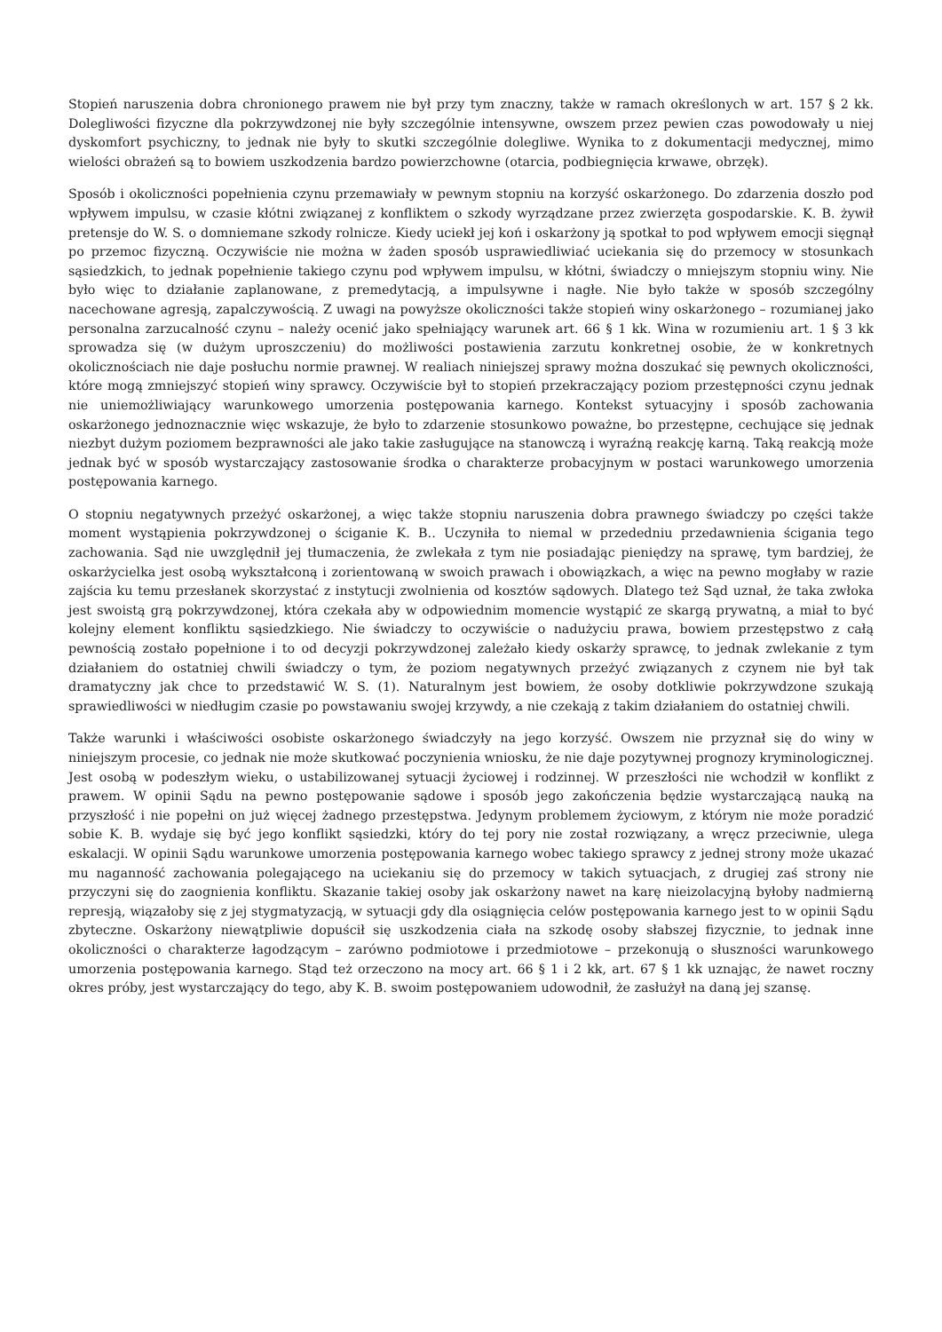Stopień naruszenia dobra chronionego prawem nie był przy tym znaczny, także w ramach określonych w art. 157 § 2 kk. Dolegliwości fizyczne dla pokrzywdzonej nie były szczególnie intensywne, owszem przez pewien czas powodowały u niej dyskomfort psychiczny, to jednak nie były to skutki szczególnie dolegliwe. Wynika to z dokumentacji medycznej, mimo wielości obrażeń są to bowiem uszkodzenia bardzo powierzchowne (otarcia, podbiegnięcia krwawe, obrzęk).
Sposób i okoliczności popełnienia czynu przemawiały w pewnym stopniu na korzyść oskarżonego. Do zdarzenia doszło pod wpływem impulsu, w czasie kłótni związanej z konfliktem o szkody wyrządzane przez zwierzęta gospodarskie. K. B. żywił pretensje do W. S. o domniemane szkody rolnicze. Kiedy uciekł jej koń i oskarżony ją spotkał to pod wpływem emocji sięgnął po przemoc fizyczną. Oczywiście nie można w żaden sposób usprawiedliwiać uciekania się do przemocy w stosunkach sąsiedzkich, to jednak popełnienie takiego czynu pod wpływem impulsu, w kłótni, świadczy o mniejszym stopniu winy. Nie było więc to działanie zaplanowane, z premedytacją, a impulsywne i nagłe. Nie było także w sposób szczególny nacechowane agresją, zapalczywością. Z uwagi na powyższe okoliczności także stopień winy oskarżonego – rozumianej jako personalna zarzucalność czynu – należy ocenić jako spełniający warunek art. 66 § 1 kk. Wina w rozumieniu art. 1 § 3 kk sprowadza się (w dużym uproszczeniu) do możliwości postawienia zarzutu konkretnej osobie, że w konkretnych okolicznościach nie daje posłuchu normie prawnej. W realiach niniejszej sprawy można doszukać się pewnych okoliczności, które mogą zmniejszyć stopień winy sprawcy. Oczywiście był to stopień przekraczający poziom przestępności czynu jednak nie uniemożliwiający warunkowego umorzenia postępowania karnego. Kontekst sytuacyjny i sposób zachowania oskarżonego jednoznacznie więc wskazuje, że było to zdarzenie stosunkowo poważne, bo przestępne, cechujące się jednak niezbyt dużym poziomem bezprawności ale jako takie zasługujące na stanowczą i wyraźną reakcję karną. Taką reakcją może jednak być w sposób wystarczający zastosowanie środka o charakterze probacyjnym w postaci warunkowego umorzenia postępowania karnego.
O stopniu negatywnych przeżyć oskarżonej, a więc także stopniu naruszenia dobra prawnego świadczy po części także moment wystąpienia pokrzywdzonej o ściganie K. B.. Uczyniła to niemal w przededniu przedawnienia ścigania tego zachowania. Sąd nie uwzględnił jej tłumaczenia, że zwlekała z tym nie posiadając pieniędzy na sprawę, tym bardziej, że oskarżycielka jest osobą wykształconą i zorientowaną w swoich prawach i obowiązkach, a więc na pewno mogłaby w razie zajścia ku temu przesłanek skorzystać z instytucji zwolnienia od kosztów sądowych. Dlatego też Sąd uznał, że taka zwłoka jest swoistą grą pokrzywdzonej, która czekała aby w odpowiednim momencie wystąpić ze skargą prywatną, a miał to być kolejny element konfliktu sąsiedzkiego. Nie świadczy to oczywiście o nadużyciu prawa, bowiem przestępstwo z całą pewnością zostało popełnione i to od decyzji pokrzywdzonej zależało kiedy oskarży sprawcę, to jednak zwlekanie z tym działaniem do ostatniej chwili świadczy o tym, że poziom negatywnych przeżyć związanych z czynem nie był tak dramatyczny jak chce to przedstawić W. S. (1). Naturalnym jest bowiem, że osoby dotkliwie pokrzywdzone szukają sprawiedliwości w niedługim czasie po powstawaniu swojej krzywdy, a nie czekają z takim działaniem do ostatniej chwili.
Także warunki i właściwości osobiste oskarżonego świadczyły na jego korzyść. Owszem nie przyznał się do winy w niniejszym procesie, co jednak nie może skutkować poczynienia wniosku, że nie daje pozytywnej prognozy kryminologicznej. Jest osobą w podeszłym wieku, o ustabilizowanej sytuacji życiowej i rodzinnej. W przeszłości nie wchodził w konflikt z prawem. W opinii Sądu na pewno postępowanie sądowe i sposób jego zakończenia będzie wystarczającą nauką na przyszłość i nie popełni on już więcej żadnego przestępstwa. Jedynym problemem życiowym, z którym nie może poradzić sobie K. B. wydaje się być jego konflikt sąsiedzki, który do tej pory nie został rozwiązany, a wręcz przeciwnie, ulega eskalacji. W opinii Sądu warunkowe umorzenia postępowania karnego wobec takiego sprawcy z jednej strony może ukazać mu naganność zachowania polegającego na uciekaniu się do przemocy w takich sytuacjach, z drugiej zaś strony nie przyczyni się do zaognienia konfliktu. Skazanie takiej osoby jak oskarżony nawet na karę nieizolacyjną byłoby nadmierną represją, wiązałoby się z jej stygmatyzacją, w sytuacji gdy dla osiągnięcia celów postępowania karnego jest to w opinii Sądu zbyteczne. Oskarżony niewątpliwie dopuścił się uszkodzenia ciała na szkodę osoby słabszej fizycznie, to jednak inne okoliczności o charakterze łagodzącym – zarówno podmiotowe i przedmiotowe – przekonują o słuszności warunkowego umorzenia postępowania karnego. Stąd też orzeczono na mocy art. 66 § 1 i 2 kk, art. 67 § 1 kk uznając, że nawet roczny okres próby, jest wystarczający do tego, aby K. B. swoim postępowaniem udowodnił, że zasłużył na daną jej szansę.